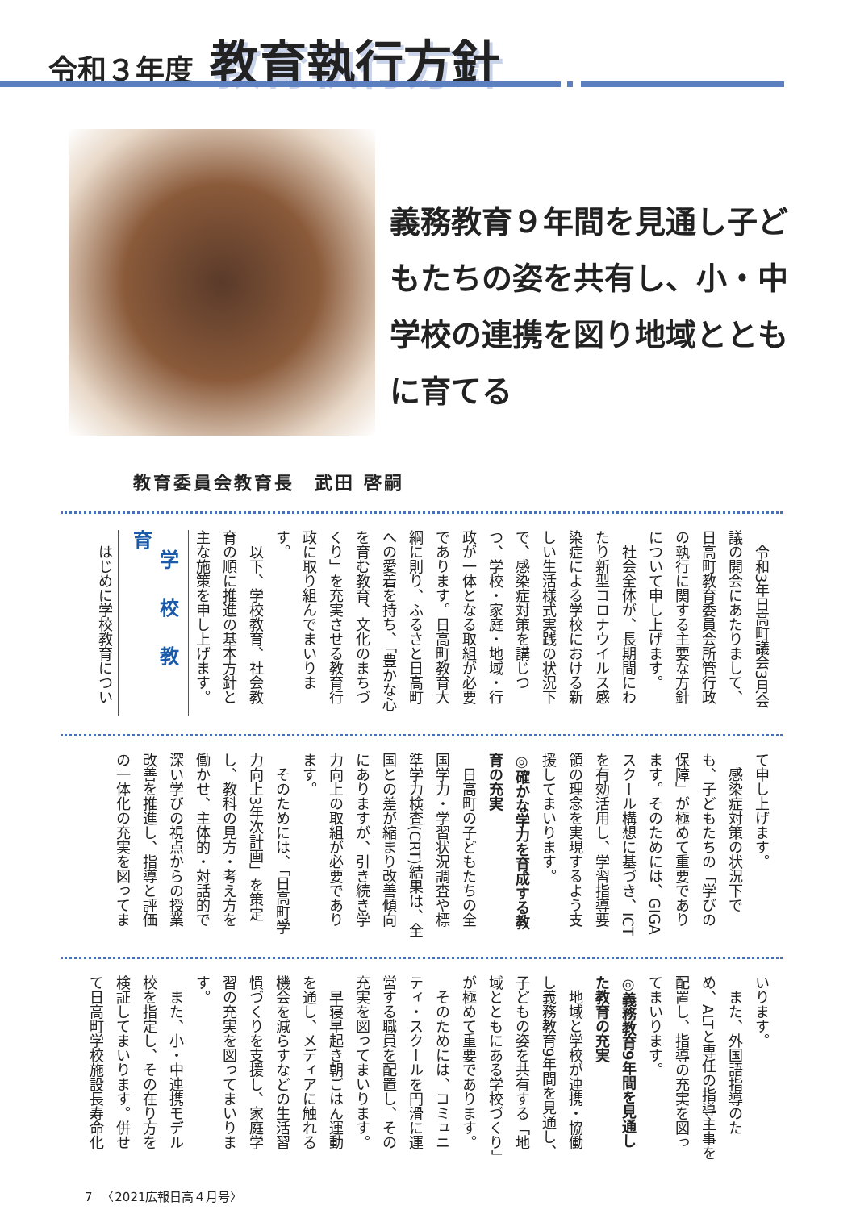令和３年度 教育執行方針
義務教育９年間を見通し子どもたちの姿を共有し、小・中学校の連携を図り地域とともに育てる
教育委員会教育長　武田 啓嗣
令和3年日高町議会3月会議の開会にあたりまして、日高町教育委員会所管行政の執行に関する主要な方針について申し上げます。
社会全体が、長期間にわたり新型コロナウイルス感染症による学校における新しい生活様式実践の状況下で、感染症対策を講じつつ、学校・家庭・地域・行政が一体となる取組が必要であります。日高町教育大綱に則り、ふるさと日高町への愛着を持ち、「豊かな心を育む教育、文化のまちづくり」を充実させる教育行政に取り組んでまいります。
以下、学校教育、社会教育の順に推進の基本方針と主な施策を申し上げます。
学校教育
はじめに学校教育につい
て申し上げます。
感染症対策の状況下でも、子どもたちの「学びの保障」が極めて重要であります。そのためには、GIGAスクール構想に基づき、ICTを有効活用し、学習指導要領の理念を実現するよう支援してまいります。
◎確かな学力を育成する教育の充実
日高町の子どもたちの全国学力・学習状況調査や標準学力検査(CRT)結果は、全国との差が縮まり改善傾向にありますが、引き続き学力向上の取組が必要であります。
そのためには、「日高町学力向上3年次計画」を策定し、教科の見方・考え方を働かせ、主体的・対話的で深い学びの視点からの授業改善を推進し、指導と評価の一体化の充実を図ってま
いります。
また、外国語指導のため、ALTと専任の指導主事を配置し、指導の充実を図ってまいります。
◎義務教育9年間を見通した教育の充実
地域と学校が連携・協働し義務教育9年間を見通し、子どもの姿を共有する「地域とともにある学校づくり」が極めて重要であります。
そのためには、コミュニティ・スクールを円滑に運営する職員を配置し、その充実を図ってまいります。
早寝早起き朝ごはん運動を通し、メディアに触れる機会を減らすなどの生活習慣づくりを支援し、家庭学習の充実を図ってまいります。
また、小・中連携モデル校を指定し、その在り方を検証してまいります。併せて日高町学校施設長寿命化
7 　〈2021広報日高４月号〉